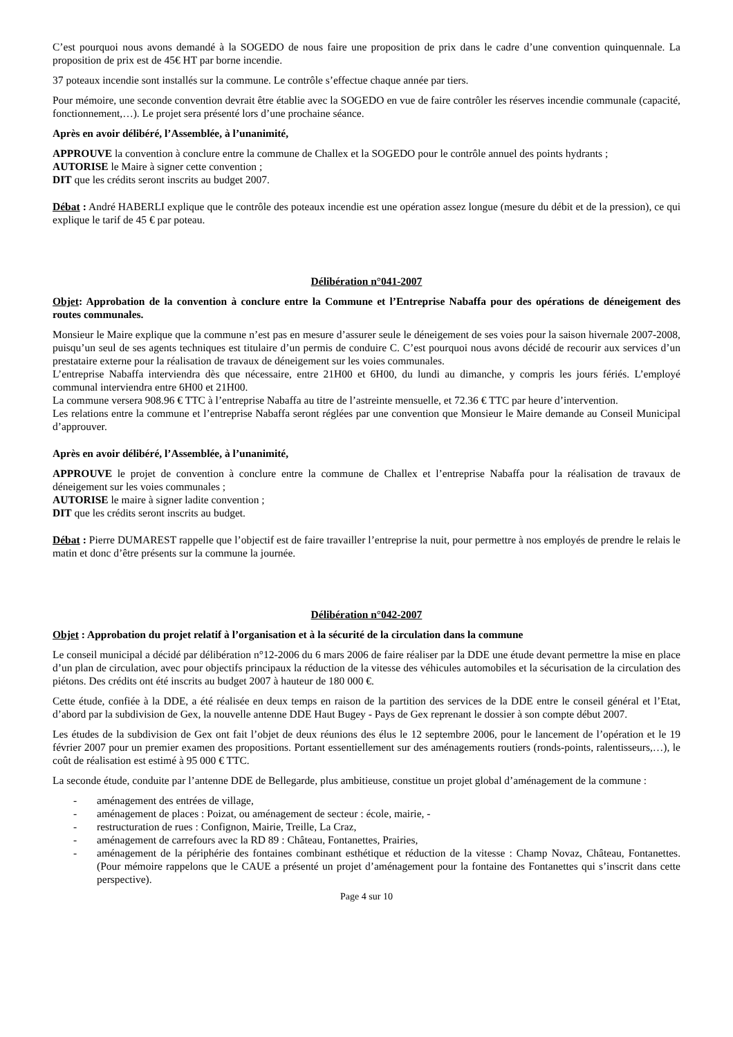C’est pourquoi nous avons demandé à la SOGEDO de nous faire une proposition de prix dans le cadre d’une convention quinquennale. La proposition de prix est de 45€ HT par borne incendie.
37 poteaux incendie sont installés sur la commune. Le contrôle s’effectue chaque année par tiers.
Pour mémoire, une seconde convention devrait être établie avec la SOGEDO en vue de faire contrôler les réserves incendie communale (capacité, fonctionnement,…). Le projet sera présenté lors d’une prochaine séance.
Après en avoir délibéré, l’Assemblée, à l’unanimité,
APPROUVE la convention à conclure entre la commune de Challex et la SOGEDO pour le contrôle annuel des points hydrants ;
AUTORISE le Maire à signer cette convention ;
DIT que les crédits seront inscrits au budget 2007.
Débat : André HABERLI explique que le contrôle des poteaux incendie est une opération assez longue (mesure du débit et de la pression), ce qui explique le tarif de 45 € par poteau.
Délibération n°041-2007
Objet: Approbation de la convention à conclure entre la Commune et l’Entreprise Nabaffa pour des opérations de déneigement des routes communales.
Monsieur le Maire explique que la commune n’est pas en mesure d’assurer seule le déneigement de ses voies pour la saison hivernale 2007-2008, puisqu’un seul de ses agents techniques est titulaire d’un permis de conduire C. C’est pourquoi nous avons décidé de recourir aux services d’un prestataire externe pour la réalisation de travaux de déneigement sur les voies communales.
L’entreprise Nabaffa interviendra dès que nécessaire, entre 21H00 et 6H00, du lundi au dimanche, y compris les jours fériés. L’employé communal interviendra entre 6H00 et 21H00.
La commune versera 908.96 € TTC à l’entreprise Nabaffa au titre de l’astreinte mensuelle, et 72.36 € TTC par heure d’intervention.
Les relations entre la commune et l’entreprise Nabaffa seront réglées par une convention que Monsieur le Maire demande au Conseil Municipal d’approuver.
Après en avoir délibéré, l’Assemblée, à l’unanimité,
APPROUVE le projet de convention à conclure entre la commune de Challex et l’entreprise Nabaffa pour la réalisation de travaux de déneigement sur les voies communales ;
AUTORISE le maire à signer ladite convention ;
DIT que les crédits seront inscrits au budget.
Débat : Pierre DUMAREST rappelle que l’objectif est de faire travailler l’entreprise la nuit, pour permettre à nos employés de prendre le relais le matin et donc d’être présents sur la commune la journée.
Délibération n°042-2007
Objet : Approbation du projet relatif à l’organisation et à la sécurité de la circulation dans la commune
Le conseil municipal a décidé par délibération n°12-2006 du 6 mars 2006 de faire réaliser par la DDE une étude devant permettre la mise en place d’un plan de circulation, avec pour objectifs principaux la réduction de la vitesse des véhicules automobiles et la sécurisation de la circulation des piétons. Des crédits ont été inscrits au budget 2007 à hauteur de 180 000 €.
Cette étude, confiée à la DDE, a été réalisée en deux temps en raison de la partition des services de la DDE entre le conseil général et l’Etat, d’abord par la subdivision de Gex, la nouvelle antenne DDE Haut Bugey - Pays de Gex reprenant le dossier à son compte début 2007.
Les études de la subdivision de Gex ont fait l’objet de deux réunions des élus le 12 septembre 2006, pour le lancement de l’opération et le 19 février 2007 pour un premier examen des propositions. Portant essentiellement sur des aménagements routiers (ronds-points, ralentisseurs,…), le coût de réalisation est estimé à 95 000 € TTC.
La seconde étude, conduite par l’antenne DDE de Bellegarde, plus ambitieuse, constitue un projet global d’aménagement de la commune :
- aménagement des entrées de village,
- aménagement de places : Poizat, ou aménagement de secteur : école, mairie, -
- restructuration de rues : Confignon, Mairie, Treille, La Craz,
- aménagement de carrefours avec la RD 89 : Château, Fontanettes, Prairies,
- aménagement de la périphérie des fontaines combinant esthétique et réduction de la vitesse : Champ Novaz, Château, Fontanettes. (Pour mémoire rappelons que le CAUE a présenté un projet d’aménagement pour la fontaine des Fontanettes qui s’inscrit dans cette perspective).
Page 4 sur 10